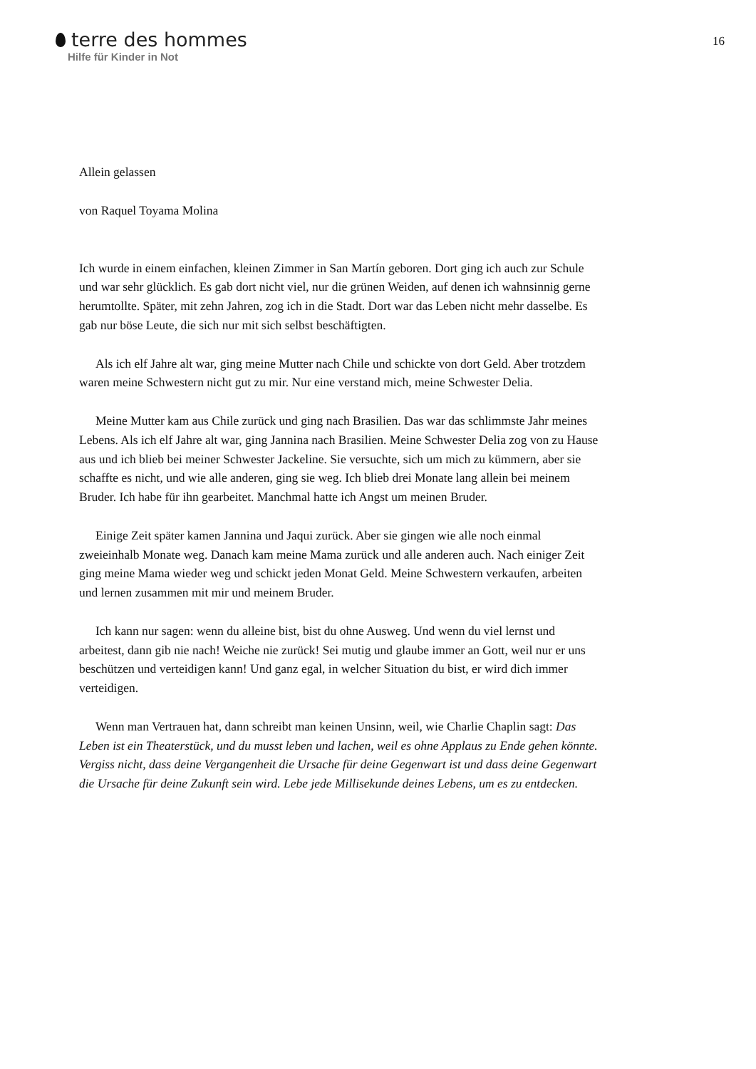terre des hommes
Hilfe für Kinder in Not
16
Allein gelassen
von Raquel Toyama Molina
Ich wurde in einem einfachen, kleinen Zimmer in San Martín geboren. Dort ging ich auch zur Schule und war sehr glücklich. Es gab dort nicht viel, nur die grünen Weiden, auf denen ich wahnsinnig gerne herumtollte. Später, mit zehn Jahren, zog ich in die Stadt. Dort war das Leben nicht mehr dasselbe. Es gab nur böse Leute, die sich nur mit sich selbst beschäftigten.
Als ich elf Jahre alt war, ging meine Mutter nach Chile und schickte von dort Geld. Aber trotzdem waren meine Schwestern nicht gut zu mir. Nur eine verstand mich, meine Schwester Delia.
Meine Mutter kam aus Chile zurück und ging nach Brasilien. Das war das schlimmste Jahr meines Lebens. Als ich elf Jahre alt war, ging Jannina nach Brasilien. Meine Schwester Delia zog von zu Hause aus und ich blieb bei meiner Schwester Jackeline. Sie versuchte, sich um mich zu kümmern, aber sie schaffte es nicht, und wie alle anderen, ging sie weg. Ich blieb drei Monate lang allein bei meinem Bruder. Ich habe für ihn gearbeitet. Manchmal hatte ich Angst um meinen Bruder.
Einige Zeit später kamen Jannina und Jaqui zurück. Aber sie gingen wie alle noch einmal zweieinhalb Monate weg. Danach kam meine Mama zurück und alle anderen auch. Nach einiger Zeit ging meine Mama wieder weg und schickt jeden Monat Geld. Meine Schwestern verkaufen, arbeiten und lernen zusammen mit mir und meinem Bruder.
Ich kann nur sagen: wenn du alleine bist, bist du ohne Ausweg. Und wenn du viel lernst und arbeitest, dann gib nie nach! Weiche nie zurück! Sei mutig und glaube immer an Gott, weil nur er uns beschützen und verteidigen kann! Und ganz egal, in welcher Situation du bist, er wird dich immer verteidigen.
Wenn man Vertrauen hat, dann schreibt man keinen Unsinn, weil, wie Charlie Chaplin sagt: Das Leben ist ein Theaterstück, und du musst leben und lachen, weil es ohne Applaus zu Ende gehen könnte. Vergiss nicht, dass deine Vergangenheit die Ursache für deine Gegenwart ist und dass deine Gegenwart die Ursache für deine Zukunft sein wird. Lebe jede Millisekunde deines Lebens, um es zu entdecken.